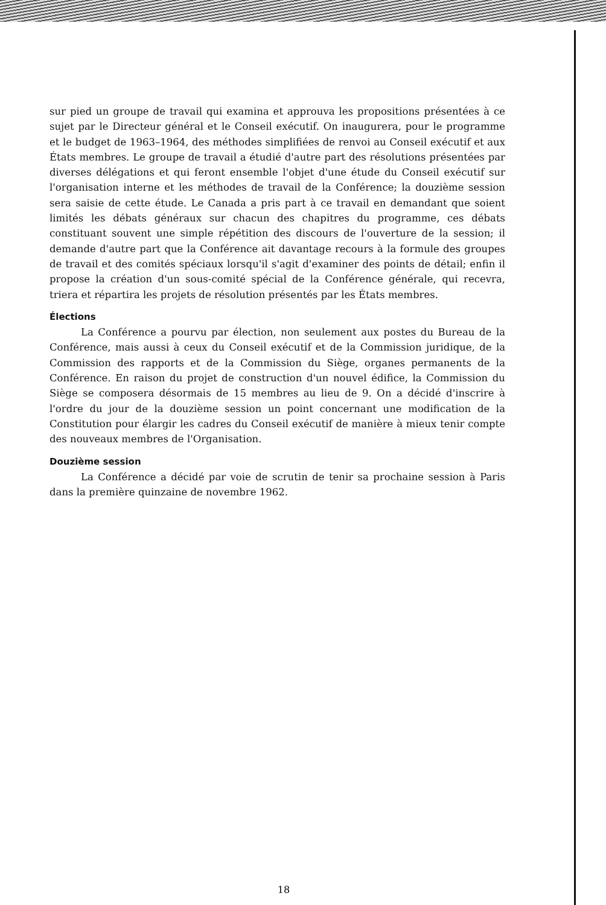sur pied un groupe de travail qui examina et approuva les propositions présentées à ce sujet par le Directeur général et le Conseil exécutif. On inaugurera, pour le programme et le budget de 1963–1964, des méthodes simplifiées de renvoi au Conseil exécutif et aux États membres. Le groupe de travail a étudié d'autre part des résolutions présentées par diverses délégations et qui feront ensemble l'objet d'une étude du Conseil exécutif sur l'organisation interne et les méthodes de travail de la Conférence; la douzième session sera saisie de cette étude. Le Canada a pris part à ce travail en demandant que soient limités les débats généraux sur chacun des chapitres du programme, ces débats constituant souvent une simple répétition des discours de l'ouverture de la session; il demande d'autre part que la Conférence ait davantage recours à la formule des groupes de travail et des comités spéciaux lorsqu'il s'agit d'examiner des points de détail; enfin il propose la création d'un sous-comité spécial de la Conférence générale, qui recevra, triera et répartira les projets de résolution présentés par les États membres.
Élections
La Conférence a pourvu par élection, non seulement aux postes du Bureau de la Conférence, mais aussi à ceux du Conseil exécutif et de la Commission juridique, de la Commission des rapports et de la Commission du Siège, organes permanents de la Conférence. En raison du projet de construction d'un nouvel édifice, la Commission du Siège se composera désormais de 15 membres au lieu de 9. On a décidé d'inscrire à l'ordre du jour de la douzième session un point concernant une modification de la Constitution pour élargir les cadres du Conseil exécutif de manière à mieux tenir compte des nouveaux membres de l'Organisation.
Douzième session
La Conférence a décidé par voie de scrutin de tenir sa prochaine session à Paris dans la première quinzaine de novembre 1962.
18